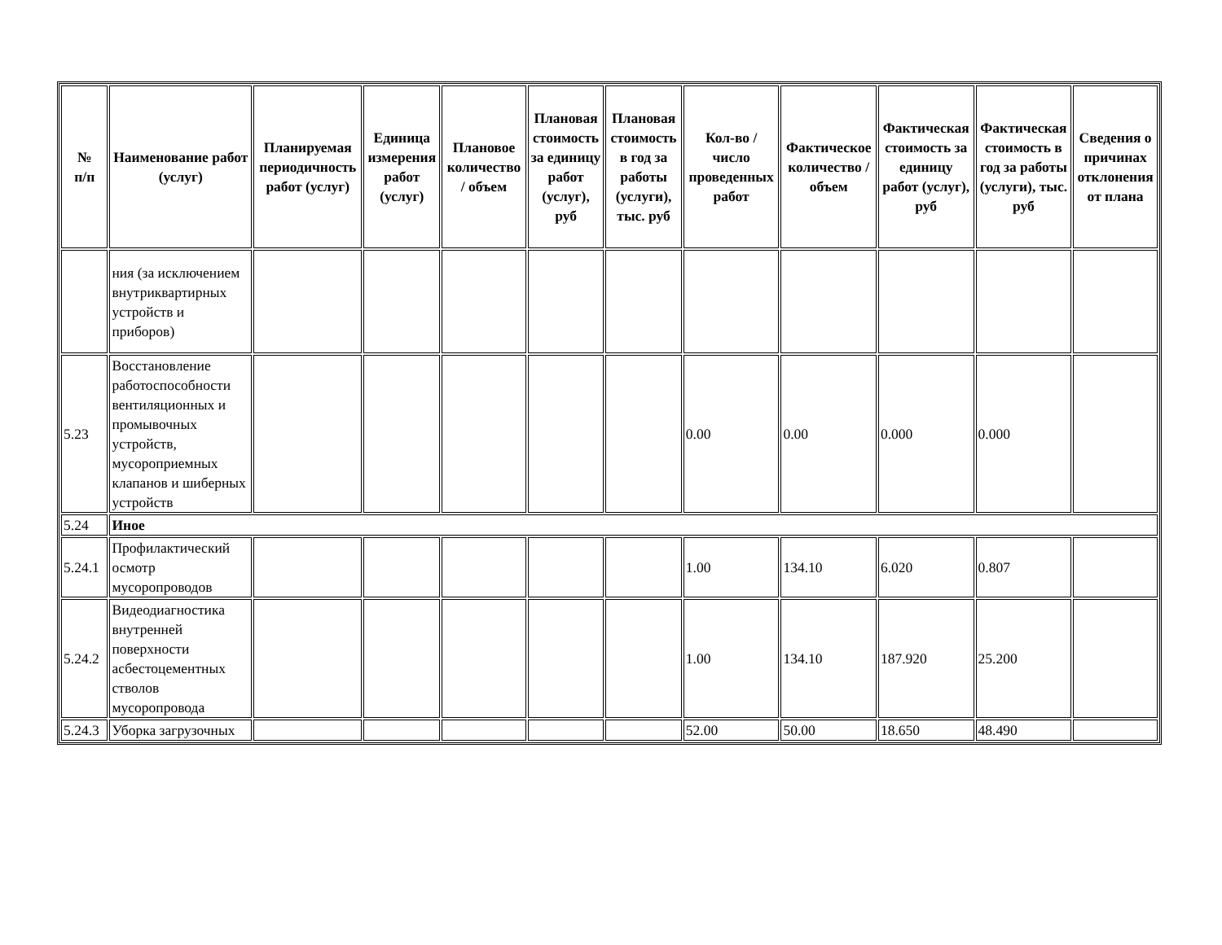| № п/п | Наименование работ (услуг) | Планируемая периодичность работ (услуг) | Единица измерения работ (услуг) | Плановое количество / объем | Плановая стоимость за единицу работ (услуг), руб | Плановая стоимость в год за работы (услуги), тыс. руб | Кол-во / число проведенных работ | Фактическое количество / объем | Фактическая стоимость за единицу работ (услуг), руб | Фактическая стоимость в год за работы (услуги), тыс. руб | Сведения о причинах отклонения от плана |
| --- | --- | --- | --- | --- | --- | --- | --- | --- | --- | --- | --- |
| | ния (за исключением внутриквартирных устройств и приборов) | | | | | | | | | | |
| 5.23 | Восстановление работоспособности вентиляционных и промывочных устройств, мусороприемных клапанов и шиберных устройств | | | | | | 0.00 | 0.00 | 0.000 | 0.000 | |
| 5.24 | Иное | | | | | | | | | | |
| 5.24.1 | Профилактический осмотр мусоропроводов | | | | | | 1.00 | 134.10 | 6.020 | 0.807 | |
| 5.24.2 | Видеодиагностика внутренней поверхности асбестоцементных стволов мусоропровода | | | | | | 1.00 | 134.10 | 187.920 | 25.200 | |
| 5.24.3 | Уборка загрузочных | | | | | | 52.00 | 50.00 | 18.650 | 48.490 | |